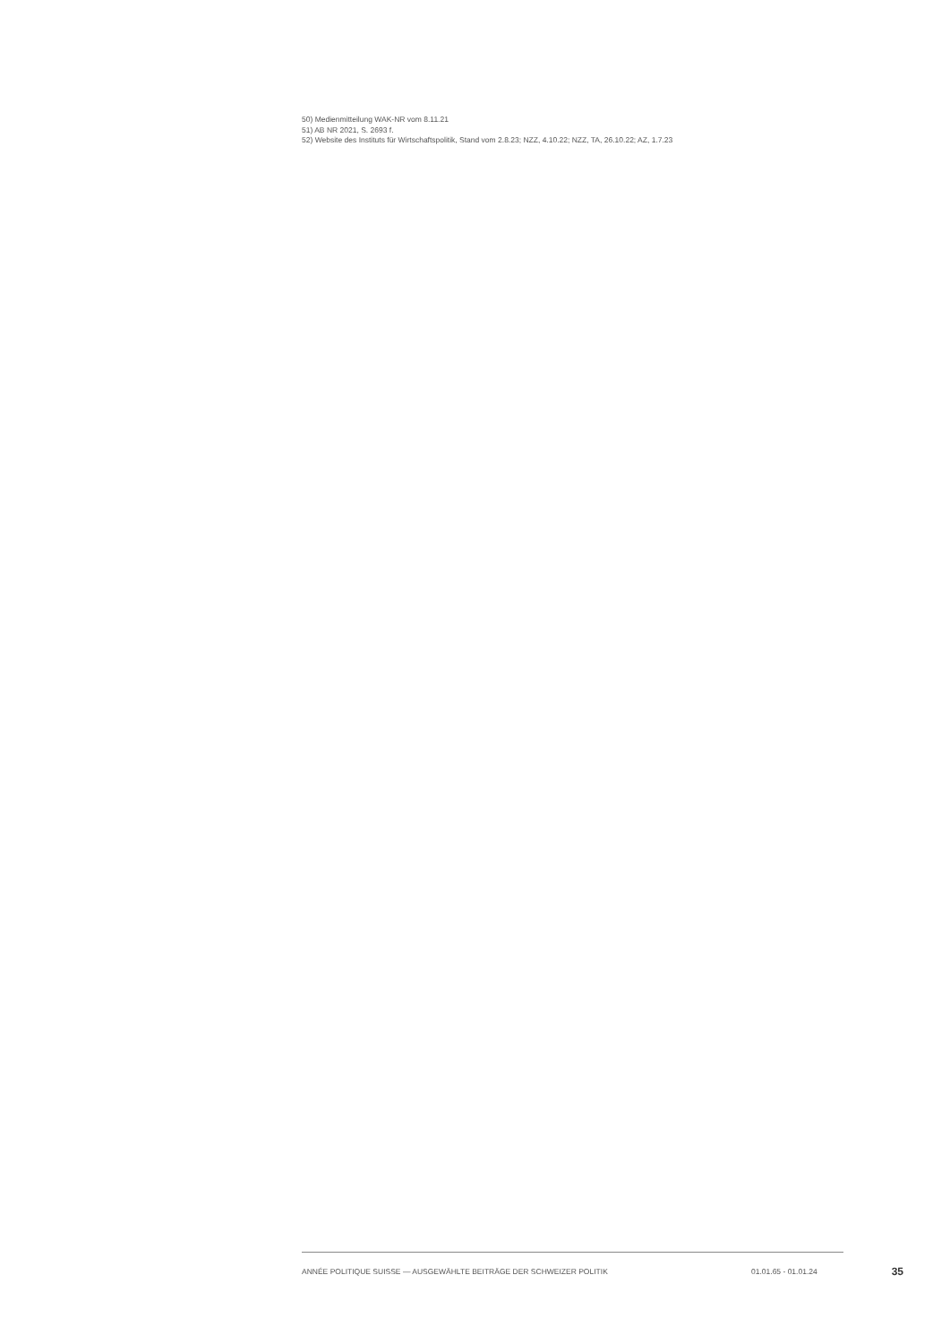50) Medienmitteilung WAK-NR vom 8.11.21
51) AB NR 2021, S. 2693 f.
52) Website des Instituts für Wirtschaftspolitik, Stand vom 2.8.23; NZZ, 4.10.22; NZZ, TA, 26.10.22; AZ, 1.7.23
ANNÉE POLITIQUE SUISSE — AUSGEWÄHLTE BEITRÄGE DER SCHWEIZER POLITIK 01.01.65 - 01.01.24 35